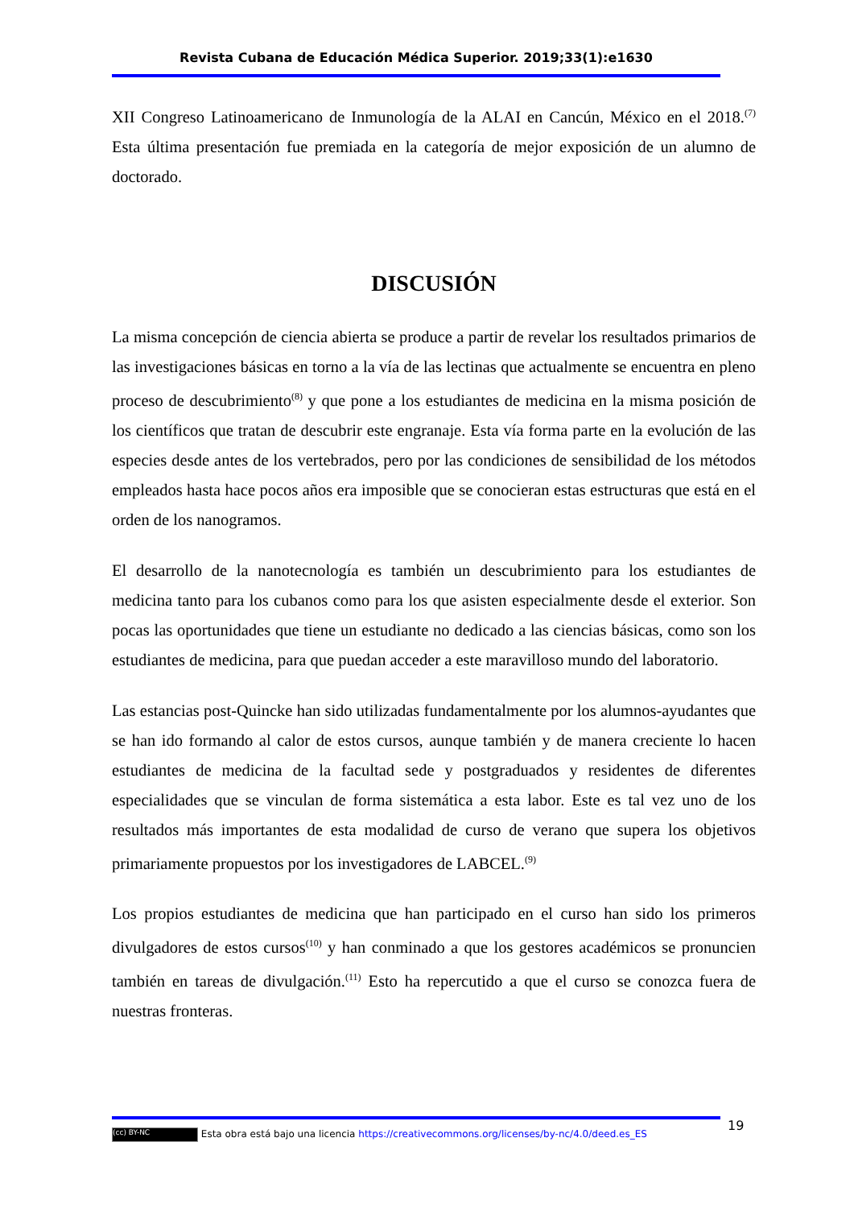Revista Cubana de Educación Médica Superior. 2019;33(1):e1630
XII Congreso Latinoamericano de Inmunología de la ALAI en Cancún, México en el 2018.<sup>(7)</sup> Esta última presentación fue premiada en la categoría de mejor exposición de un alumno de doctorado.
DISCUSIÓN
La misma concepción de ciencia abierta se produce a partir de revelar los resultados primarios de las investigaciones básicas en torno a la vía de las lectinas que actualmente se encuentra en pleno proceso de descubrimiento<sup>(8)</sup> y que pone a los estudiantes de medicina en la misma posición de los científicos que tratan de descubrir este engranaje. Esta vía forma parte en la evolución de las especies desde antes de los vertebrados, pero por las condiciones de sensibilidad de los métodos empleados hasta hace pocos años era imposible que se conocieran estas estructuras que está en el orden de los nanogramos.
El desarrollo de la nanotecnología es también un descubrimiento para los estudiantes de medicina tanto para los cubanos como para los que asisten especialmente desde el exterior. Son pocas las oportunidades que tiene un estudiante no dedicado a las ciencias básicas, como son los estudiantes de medicina, para que puedan acceder a este maravilloso mundo del laboratorio.
Las estancias post-Quincke han sido utilizadas fundamentalmente por los alumnos-ayudantes que se han ido formando al calor de estos cursos, aunque también y de manera creciente lo hacen estudiantes de medicina de la facultad sede y postgraduados y residentes de diferentes especialidades que se vinculan de forma sistemática a esta labor. Este es tal vez uno de los resultados más importantes de esta modalidad de curso de verano que supera los objetivos primariamente propuestos por los investigadores de LABCEL.<sup>(9)</sup>
Los propios estudiantes de medicina que han participado en el curso han sido los primeros divulgadores de estos cursos<sup>(10)</sup> y han conminado a que los gestores académicos se pronuncien también en tareas de divulgación.<sup>(11)</sup> Esto ha repercutido a que el curso se conozca fuera de nuestras fronteras.
19
(cc) BY-NC Esta obra está bajo una licencia https://creativecommons.org/licenses/by-nc/4.0/deed.es_ES